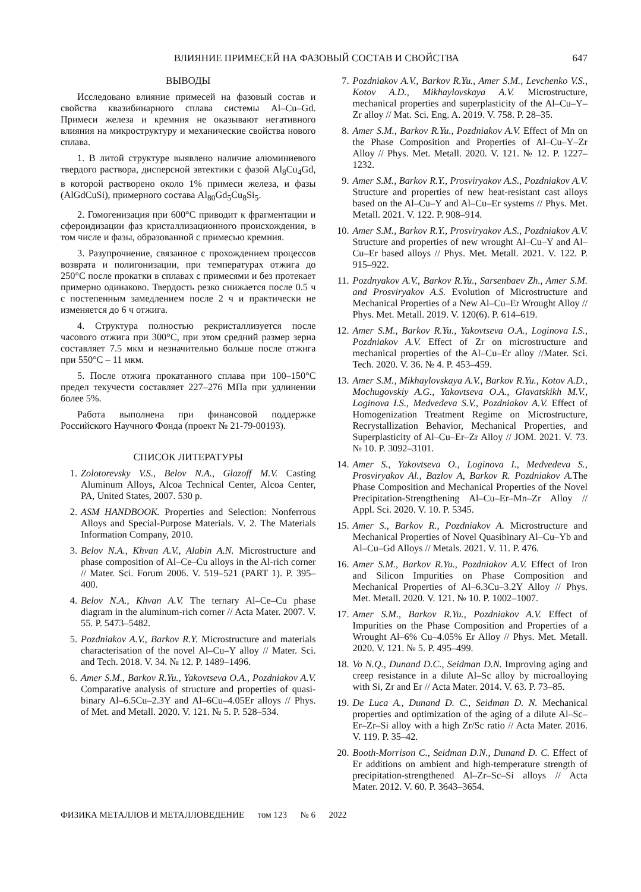ВЛИЯНИЕ ПРИМЕСЕЙ НА ФАЗОВЫЙ СОСТАВ И СВОЙСТВА 647
ВЫВОДЫ
Исследовано влияние примесей на фазовый состав и свойства квазибинарного сплава системы Al–Cu–Gd. Примеси железа и кремния не оказывают негативного влияния на микроструктуру и механические свойства нового сплава.
1. В литой структуре выявлено наличие алюминиевого твердого раствора, дисперсной эвтектики с фазой Al<sub>8</sub>Cu<sub>4</sub>Gd, в которой растворено около 1% примеси железа, и фазы (AlGdCuSi), примерного состава Al<sub>80</sub>Gd<sub>5</sub>Cu<sub>8</sub>Si<sub>5</sub>.
2. Гомогенизация при 600°C приводит к фрагментации и сфероидизации фаз кристаллизационного происхождения, в том числе и фазы, образованной с примесью кремния.
3. Разупрочнение, связанное с прохождением процессов возврата и полигонизации, при температурах отжига до 250°C после прокатки в сплавах с примесями и без протекает примерно одинаково. Твердость резко снижается после 0.5 ч с постепенным замедлением после 2 ч и практически не изменяется до 6 ч отжига.
4. Структура полностью рекристаллизуется после часового отжига при 300°C, при этом средний размер зерна составляет 7.5 мкм и незначительно больше после отжига при 550°C – 11 мкм.
5. После отжига прокатанного сплава при 100–150°C предел текучести составляет 227–276 МПа при удлинении более 5%.
Работа выполнена при финансовой поддержке Российского Научного Фонда (проект № 21-79-00193).
СПИСОК ЛИТЕРАТУРЫ
1. Zolotorevsky V.S., Belov N.A., Glazoff M.V. Casting Aluminum Alloys, Alcoa Technical Center, Alcoa Center, PA, United States, 2007. 530 p.
2. ASM HANDBOOK. Properties and Selection: Nonferrous Alloys and Special-Purpose Materials. V. 2. The Materials Information Company, 2010.
3. Belov N.A., Khvan A.V., Alabin A.N. Microstructure and phase composition of Al–Ce–Cu alloys in the Al-rich corner // Mater. Sci. Forum 2006. V. 519–521 (PART 1). P. 395–400.
4. Belov N.A., Khvan A.V. The ternary Al–Ce–Cu phase diagram in the aluminum-rich corner // Acta Mater. 2007. V. 55. P. 5473–5482.
5. Pozdniakov A.V., Barkov R.Y. Microstructure and materials characterisation of the novel Al–Cu–Y alloy // Mater. Sci. and Tech. 2018. V. 34. № 12. P. 1489–1496.
6. Amer S.M., Barkov R.Yu., Yakovtseva O.A., Pozdniakov A.V. Comparative analysis of structure and properties of quasi-binary Al–6.5Cu–2.3Y and Al–6Cu–4.05Er alloys // Phys. of Met. and Metall. 2020. V. 121. № 5. P. 528–534.
7. Pozdniakov A.V., Barkov R.Yu., Amer S.M., Levchenko V.S., Kotov A.D., Mikhaylovskaya A.V. Microstructure, mechanical properties and superplasticity of the Al–Cu–Y–Zr alloy // Mat. Sci. Eng. A. 2019. V. 758. P. 28–35.
8. Amer S.M., Barkov R.Yu., Pozdniakov A.V. Effect of Mn on the Phase Composition and Properties of Al–Cu–Y–Zr Alloy // Phys. Met. Metall. 2020. V. 121. № 12. P. 1227–1232.
9. Amer S.M., Barkov R.Y., Prosviryakov A.S., Pozdniakov A.V. Structure and properties of new heat-resistant cast alloys based on the Al–Cu–Y and Al–Cu–Er systems // Phys. Met. Metall. 2021. V. 122. P. 908–914.
10. Amer S.M., Barkov R.Y., Prosviryakov A.S., Pozdniakov A.V. Structure and properties of new wrought Al–Cu–Y and Al–Cu–Er based alloys // Phys. Met. Metall. 2021. V. 122. P. 915–922.
11. Pozdnyakov A.V., Barkov R.Yu., Sarsenbaev Zh., Amer S.M. and Prosviryakov A.S. Evolution of Microstructure and Mechanical Properties of a New Al–Cu–Er Wrought Alloy // Phys. Met. Metall. 2019. V. 120(6). P. 614–619.
12. Amer S.M., Barkov R.Yu., Yakovtseva O.A., Loginova I.S., Pozdniakov A.V. Effect of Zr on microstructure and mechanical properties of the Al–Cu–Er alloy //Mater. Sci. Tech. 2020. V. 36. № 4. P. 453–459.
13. Amer S.M., Mikhaylovskaya A.V., Barkov R.Yu., Kotov A.D., Mochugovskiy A.G., Yakovtseva O.A., Glavatskikh M.V., Loginova I.S., Medvedeva S.V., Pozdniakov A.V. Effect of Homogenization Treatment Regime on Microstructure, Recrystallization Behavior, Mechanical Properties, and Superplasticity of Al–Cu–Er–Zr Alloy // JOM. 2021. V. 73. № 10. P. 3092–3101.
14. Amer S., Yakovtseva O., Loginova I., Medvedeva S., Prosviryakov Al., Bazlov A, Barkov R. Pozdniakov A. The Phase Composition and Mechanical Properties of the Novel Precipitation-Strengthening Al–Cu–Er–Mn–Zr Alloy // Appl. Sci. 2020. V. 10. P. 5345.
15. Amer S., Barkov R., Pozdniakov A. Microstructure and Mechanical Properties of Novel Quasibinary Al–Cu–Yb and Al–Cu–Gd Alloys // Metals. 2021. V. 11. P. 476.
16. Amer S.M., Barkov R.Yu., Pozdniakov A.V. Effect of Iron and Silicon Impurities on Phase Composition and Mechanical Properties of Al–6.3Cu–3.2Y Alloy // Phys. Met. Metall. 2020. V. 121. № 10. P. 1002–1007.
17. Amer S.M., Barkov R.Yu., Pozdniakov A.V. Effect of Impurities on the Phase Composition and Properties of a Wrought Al–6% Cu–4.05% Er Alloy // Phys. Met. Metall. 2020. V. 121. № 5. P. 495–499.
18. Vo N.Q., Dunand D.C., Seidman D.N. Improving aging and creep resistance in a dilute Al–Sc alloy by microalloying with Si, Zr and Er // Acta Mater. 2014. V. 63. P. 73–85.
19. De Luca A., Dunand D. C., Seidman D. N. Mechanical properties and optimization of the aging of a dilute Al–Sc–Er–Zr–Si alloy with a high Zr/Sc ratio // Acta Mater. 2016. V. 119. P. 35–42.
20. Booth-Morrison C., Seidman D.N., Dunand D. C. Effect of Er additions on ambient and high-temperature strength of precipitation-strengthened Al–Zr–Sc–Si alloys // Acta Mater. 2012. V. 60. P. 3643–3654.
ФИЗИКА МЕТАЛЛОВ И МЕТАЛЛОВЕДЕНИЕ том 123 № 6 2022